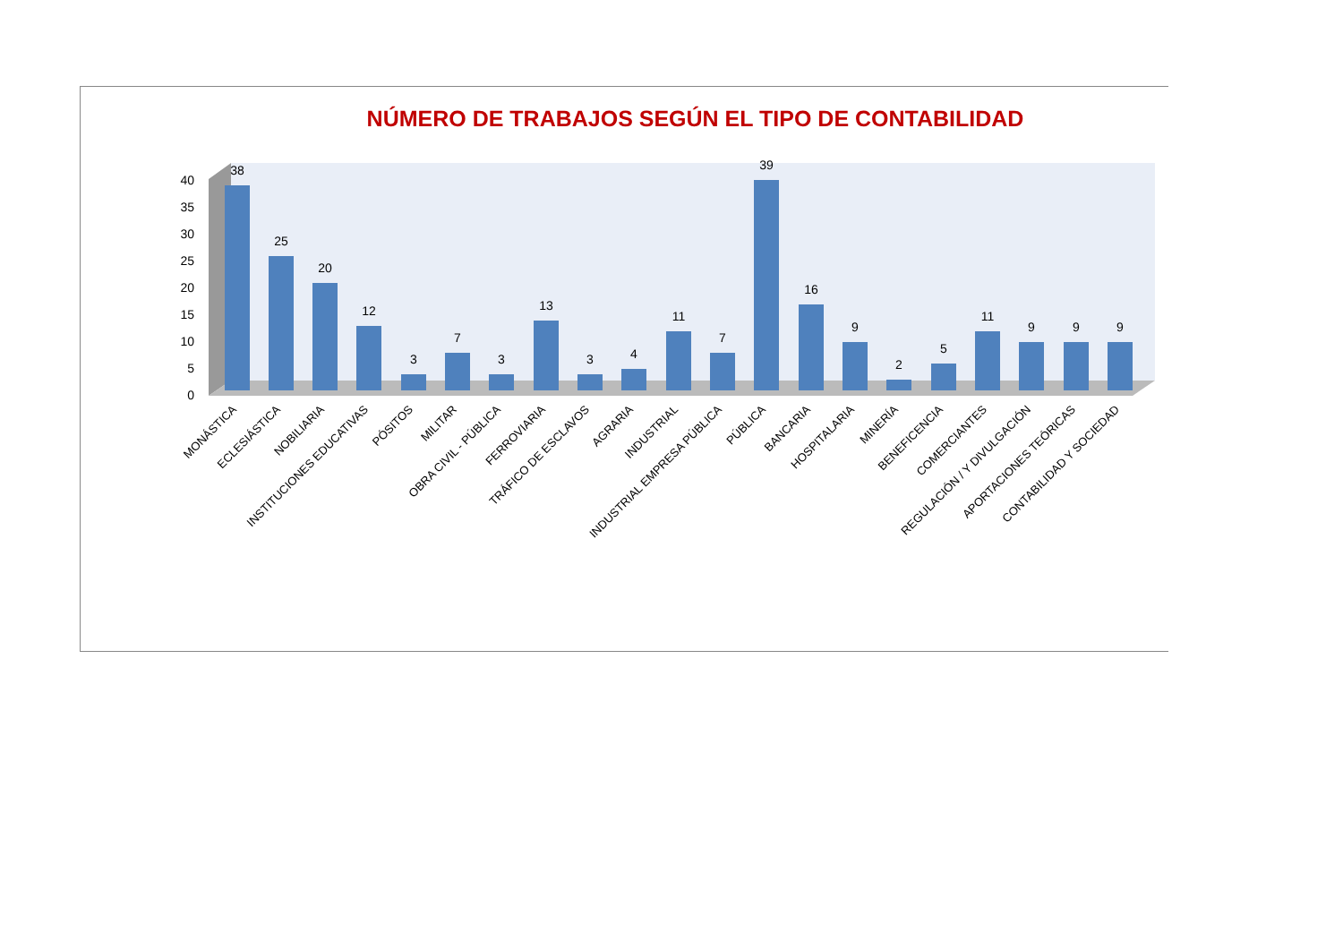NÚMERO DE TRABAJOS SEGÚN EL TIPO DE CONTABILIDAD
0
5
10
15
20
25
30
35
40
38
25
20
12
3
7
3
13
3
4
11
7
39
16
9
2
5
11
9
9
9
MONÁSTICA
ECLESIÁSTICA
NOBILIARIA
INSTITUCIONES EDUCATIVAS
PÓSITOS
MILITAR
OBRA CIVIL - PÚBLICA
FERROVIARIA
TRÁFICO DE ESCLAVOS
AGRARIA
INDUSTRIAL
INDUSTRIAL EMPRESA PÚBLICA
PÚBLICA
BANCARIA
HOSPITALARIA
MINERÍA
BENEFICENCIA
COMERCIANTES
REGULACIÓN / Y DIVULGACIÓN
APORTACIONES TEÓRICAS
CONTABILIDAD Y SOCIEDAD